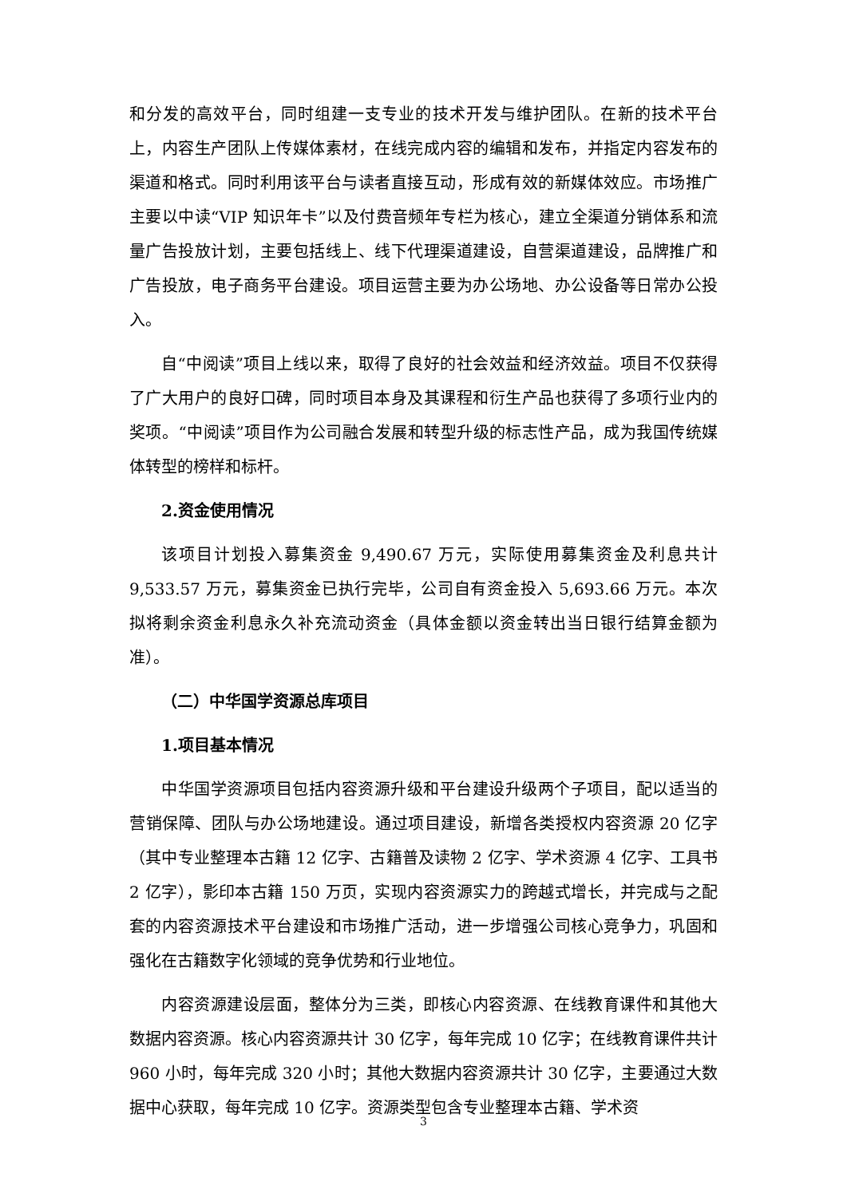和分发的高效平台，同时组建一支专业的技术开发与维护团队。在新的技术平台上，内容生产团队上传媒体素材，在线完成内容的编辑和发布，并指定内容发布的渠道和格式。同时利用该平台与读者直接互动，形成有效的新媒体效应。市场推广主要以中读“VIP 知识年卡”以及付费音频年专栏为核心，建立全渠道分销体系和流量广告投放计划，主要包括线上、线下代理渠道建设，自营渠道建设，品牌推广和广告投放，电子商务平台建设。项目运营主要为办公场地、办公设备等日常办公投入。
自“中阅读”项目上线以来，取得了良好的社会效益和经济效益。项目不仅获得了广大用户的良好口碑，同时项目本身及其课程和衍生产品也获得了多项行业内的奖项。“中阅读”项目作为公司融合发展和转型升级的标志性产品，成为我国传统媒体转型的榜样和标杆。
2.资金使用情况
该项目计划投入募集资金 9,490.67 万元，实际使用募集资金及利息共计 9,533.57 万元，募集资金已执行完毕，公司自有资金投入 5,693.66 万元。本次拟将剩余资金利息永久补充流动资金（具体金额以资金转出当日银行结算金额为准）。
（二）中华国学资源总库项目
1.项目基本情况
中华国学资源项目包括内容资源升级和平台建设升级两个子项目，配以适当的营销保障、团队与办公场地建设。通过项目建设，新增各类授权内容资源 20 亿字（其中专业整理本古籍 12 亿字、古籍普及读物 2 亿字、学术资源 4 亿字、工具书 2 亿字），影印本古籍 150 万页，实现内容资源实力的跨越式增长，并完成与之配套的内容资源技术平台建设和市场推广活动，进一步增强公司核心竞争力，巩固和强化在古籍数字化领域的竞争优势和行业地位。
内容资源建设层面，整体分为三类，即核心内容资源、在线教育课件和其他大数据内容资源。核心内容资源共计 30 亿字，每年完成 10 亿字；在线教育课件共计 960 小时，每年完成 320 小时；其他大数据内容资源共计 30 亿字，主要通过大数据中心获取，每年完成 10 亿字。资源类型包含专业整理本古籍、学术资
3